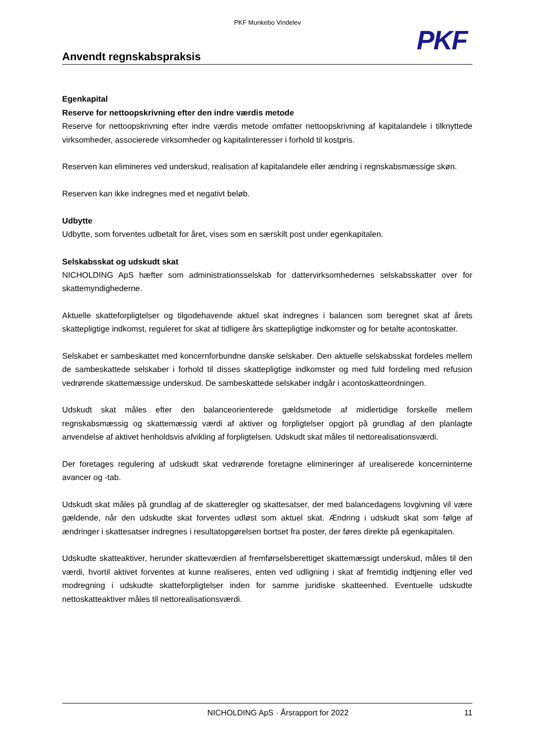PKF Munkebo Vindelev
PKF
Anvendt regnskabspraksis
Egenkapital
Reserve for nettoopskrivning efter den indre værdis metode
Reserve for nettoopskrivning efter indre værdis metode omfatter nettoopskrivning af kapitalandele i tilknyttede virksomheder, associerede virksomheder og kapitalinteresser i forhold til kostpris.
Reserven kan elimineres ved underskud, realisation af kapitalandele eller ændring i regnskabsmæssige skøn.
Reserven kan ikke indregnes med et negativt beløb.
Udbytte
Udbytte, som forventes udbetalt for året, vises som en særskilt post under egenkapitalen.
Selskabsskat og udskudt skat
NICHOLDING ApS hæfter som administrationsselskab for dattervirksomhedernes selskabsskatter over for skattemyndighederne.
Aktuelle skatteforpligtelser og tilgodehavende aktuel skat indregnes i balancen som beregnet skat af årets skattepligtige indkomst, reguleret for skat af tidligere års skattepligtige indkomster og for betalte acontoskatter.
Selskabet er sambeskattet med koncernforbundne danske selskaber. Den aktuelle selskabsskat fordeles mellem de sambeskattede selskaber i forhold til disses skattepligtige indkomster og med fuld fordeling med refusion vedrørende skattemæssige underskud. De sambeskattede selskaber indgår i acontoskatteordningen.
Udskudt skat måles efter den balanceorienterede gældsmetode af midlertidige forskelle mellem regnskabsmæssig og skattemæssig værdi af aktiver og forpligtelser opgjort på grundlag af den planlagte anvendelse af aktivet henholdsvis afvikling af forpligtelsen. Udskudt skat måles til nettorealisationsværdi.
Der foretages regulering af udskudt skat vedrørende foretagne elimineringer af urealiserede koncerninterne avancer og -tab.
Udskudt skat måles på grundlag af de skatteregler og skattesatser, der med balancedagens lovgivning vil være gældende, når den udskudte skat forventes udløst som aktuel skat. Ændring i udskudt skat som følge af ændringer i skattesatser indregnes i resultatopgørelsen bortset fra poster, der føres direkte på egenkapitalen.
Udskudte skatteaktiver, herunder skatteværdien af fremførselsberettiget skattemæssigt underskud, måles til den værdi, hvortil aktivet forventes at kunne realiseres, enten ved udligning i skat af fremtidig indtjening eller ved modregning i udskudte skatteforpligtelser inden for samme juridiske skatteenhed. Eventuelle udskudte nettoskatteaktiver måles til nettorealisationsværdi.
NICHOLDING ApS · Årsrapport for 2022 11